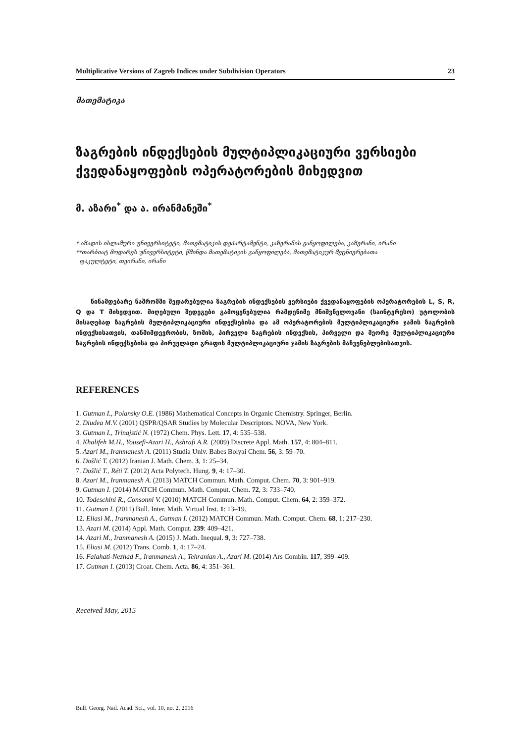Multiplicative Versions of Zagreb Indices under Subdivision Operators 23
მათემატიკა
ზაგრების ინდექსების მულტიპლიკაციური ვერსიები ქვედანაყოფების ოპერატორების მიხედვით
მ. აზარი<sup>*</sup> და ა. ირანმანეში<sup>*</sup>
* აზადის ისლამური უნივერსიტეტი, მათემატიკის დეპარტამენტი, კაზერანის განყოფილება, კაზერანი, ირანი
**თარბიატ მოდარეს უნივერსიტეტი, წმინდა მათემატიკის განყოფილება, მათემატიკურ მეცნიერებათა
ფაკულტეტი, თეირანი, ირანი
წინამდებარე ნაშრომში შედარებულია ზაგრების ინდექსების ვერსიები ქვედანაყოფების ოპერატორების L, S, R, Q და T მიხედვით. მიღებული შედეგები გამოყენებულია რამდენიმე მნიშვნელოვანი (საინტერესო) უტოლობის მისაღებად ზაგრების მულტიპლიკაციური ინდექსებისა და ამ ოპერატორების მულტიპლიკაციური ჯამის ზაგრების ინდექსისათვის, თანმიმდევრობის, ზომის, პირველი ზაგრების ინდექსის, პირველი და მეორე მულტიპლიკაციური ზაგრების ინდექსებისა და პირველადი გრაფის მულტიპლიკაციური ჯამის ზაგრების მაჩვენებლებისათვის.
REFERENCES
1. Gutman I., Polansky O.E. (1986) Mathematical Concepts in Organic Chemistry. Springer, Berlin.
2. Diudea M.V. (2001) QSPR/QSAR Studies by Molecular Descriptors. NOVA, New York.
3. Gutman I., Trinajstić N. (1972) Chem. Phys. Lett. 17, 4: 535–538.
4. Khalifeh M.H., Yousefi-Azari H., Ashrafi A.R. (2009) Discrete Appl. Math. 157, 4: 804–811.
5. Azari M., Iranmanesh A. (2011) Studia Univ. Babes Bolyai Chem. 56, 3: 59–70.
6. Došlić T. (2012) Iranian J. Math. Chem. 3, 1: 25–34.
7. Došlić T., Réti T. (2012) Acta Polytech. Hung. 9, 4: 17–30.
8. Azari M., Iranmanesh A. (2013) MATCH Commun. Math. Comput. Chem. 70, 3: 901–919.
9. Gutman I. (2014) MATCH Commun. Math. Comput. Chem. 72, 3: 733–740.
10. Todeschini R., Consonni V. (2010) MATCH Commun. Math. Comput. Chem. 64, 2: 359–372.
11. Gutman I. (2011) Bull. Inter. Math. Virtual Inst. 1: 13–19.
12. Eliasi M., Iranmanesh A., Gutman I. (2012) MATCH Commun. Math. Comput. Chem. 68, 1: 217–230.
13. Azari M. (2014) Appl. Math. Comput. 239: 409–421.
14. Azari M., Iranmanesh A. (2015) J. Math. Inequal. 9, 3: 727–738.
15. Eliasi M. (2012) Trans. Comb. 1, 4: 17–24.
16. Falahati-Nezhad F., Iranmanesh A., Tehranian A., Azari M. (2014) Ars Combin. 117, 399–409.
17. Gutman I. (2013) Croat. Chem. Acta. 86, 4: 351–361.
Received May, 2015
Bull. Georg. Natl. Acad. Sci., vol. 10, no. 2, 2016